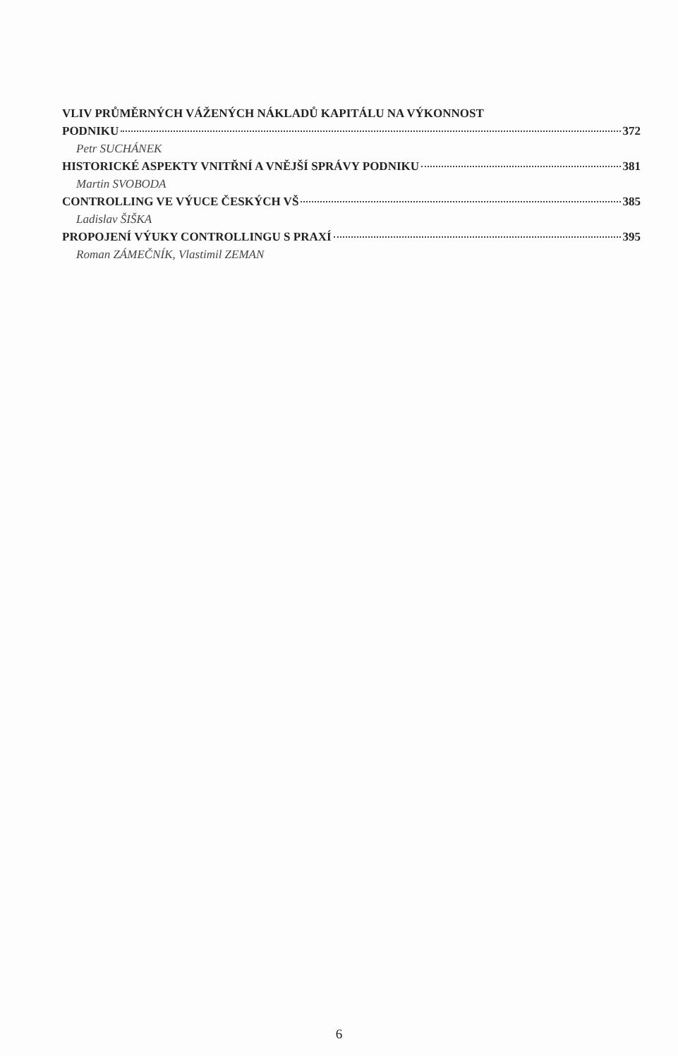VLIV PRŮMĚRNÝCH VÁŽENÝCH NÁKLADŮ KAPITÁLU NA VÝKONNOST
PODNIKU 372
Petr SUCHÁNEK
HISTORICKÉ ASPEKTY VNITŘNÍ A VNĚJŠÍ SPRÁVY PODNIKU 381
Martin SVOBODA
CONTROLLING VE VÝUCE ČESKÝCH VŠ 385
Ladislav ŠIŠKA
PROPOJENÍ VÝUKY CONTROLLINGU S PRAXÍ 395
Roman ZÁMEČNÍK, Vlastimil ZEMAN
6